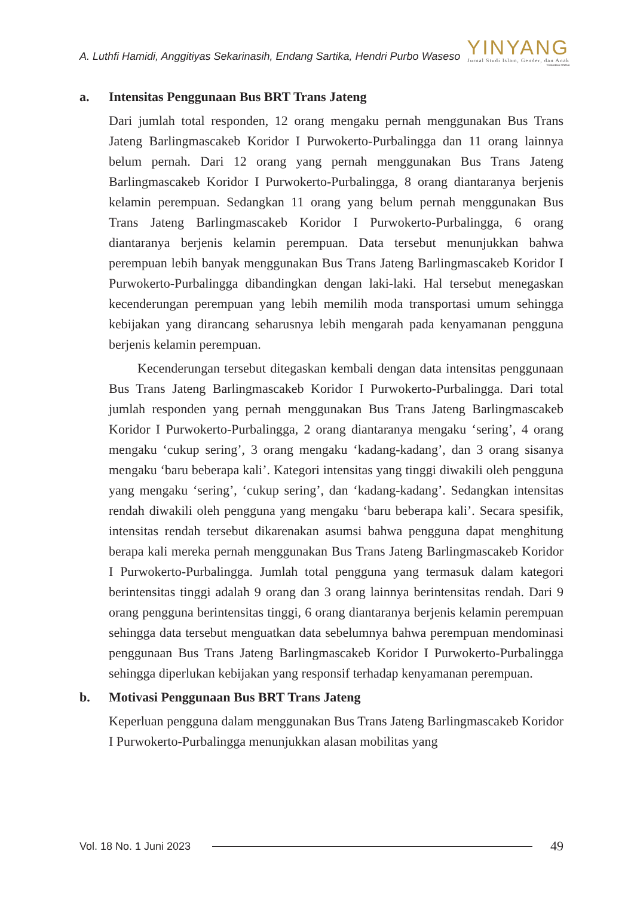A. Luthfi Hamidi, Anggitiyas Sekarinasih, Endang Sartika, Hendri Purbo Waseso
YINYANG
Jurnal Studi Islam, Gender, dan Anak
Terakreditasi SINTA 4
a. Intensitas Penggunaan Bus BRT Trans Jateng
Dari jumlah total responden, 12 orang mengaku pernah menggunakan Bus Trans Jateng Barlingmascakeb Koridor I Purwokerto-Purbalingga dan 11 orang lainnya belum pernah. Dari 12 orang yang pernah menggunakan Bus Trans Jateng Barlingmascakeb Koridor I Purwokerto-Purbalingga, 8 orang diantaranya berjenis kelamin perempuan. Sedangkan 11 orang yang belum pernah menggunakan Bus Trans Jateng Barlingmascakeb Koridor I Purwokerto-Purbalingga, 6 orang diantaranya berjenis kelamin perempuan. Data tersebut menunjukkan bahwa perempuan lebih banyak menggunakan Bus Trans Jateng Barlingmascakeb Koridor I Purwokerto-Purbalingga dibandingkan dengan laki-laki. Hal tersebut menegaskan kecenderungan perempuan yang lebih memilih moda transportasi umum sehingga kebijakan yang dirancang seharusnya lebih mengarah pada kenyamanan pengguna berjenis kelamin perempuan.
Kecenderungan tersebut ditegaskan kembali dengan data intensitas penggunaan Bus Trans Jateng Barlingmascakeb Koridor I Purwokerto-Purbalingga. Dari total jumlah responden yang pernah menggunakan Bus Trans Jateng Barlingmascakeb Koridor I Purwokerto-Purbalingga, 2 orang diantaranya mengaku ‘sering’, 4 orang mengaku ‘cukup sering’, 3 orang mengaku ‘kadang-kadang’, dan 3 orang sisanya mengaku ‘baru beberapa kali’. Kategori intensitas yang tinggi diwakili oleh pengguna yang mengaku ‘sering’, ‘cukup sering’, dan ‘kadang-kadang’. Sedangkan intensitas rendah diwakili oleh pengguna yang mengaku ‘baru beberapa kali’. Secara spesifik, intensitas rendah tersebut dikarenakan asumsi bahwa pengguna dapat menghitung berapa kali mereka pernah menggunakan Bus Trans Jateng Barlingmascakeb Koridor I Purwokerto-Purbalingga. Jumlah total pengguna yang termasuk dalam kategori berintensitas tinggi adalah 9 orang dan 3 orang lainnya berintensitas rendah. Dari 9 orang pengguna berintensitas tinggi, 6 orang diantaranya berjenis kelamin perempuan sehingga data tersebut menguatkan data sebelumnya bahwa perempuan mendominasi penggunaan Bus Trans Jateng Barlingmascakeb Koridor I Purwokerto-Purbalingga sehingga diperlukan kebijakan yang responsif terhadap kenyamanan perempuan.
b. Motivasi Penggunaan Bus BRT Trans Jateng
Keperluan pengguna dalam menggunakan Bus Trans Jateng Barlingmascakeb Koridor I Purwokerto-Purbalingga menunjukkan alasan mobilitas yang
Vol. 18 No. 1 Juni 2023 49